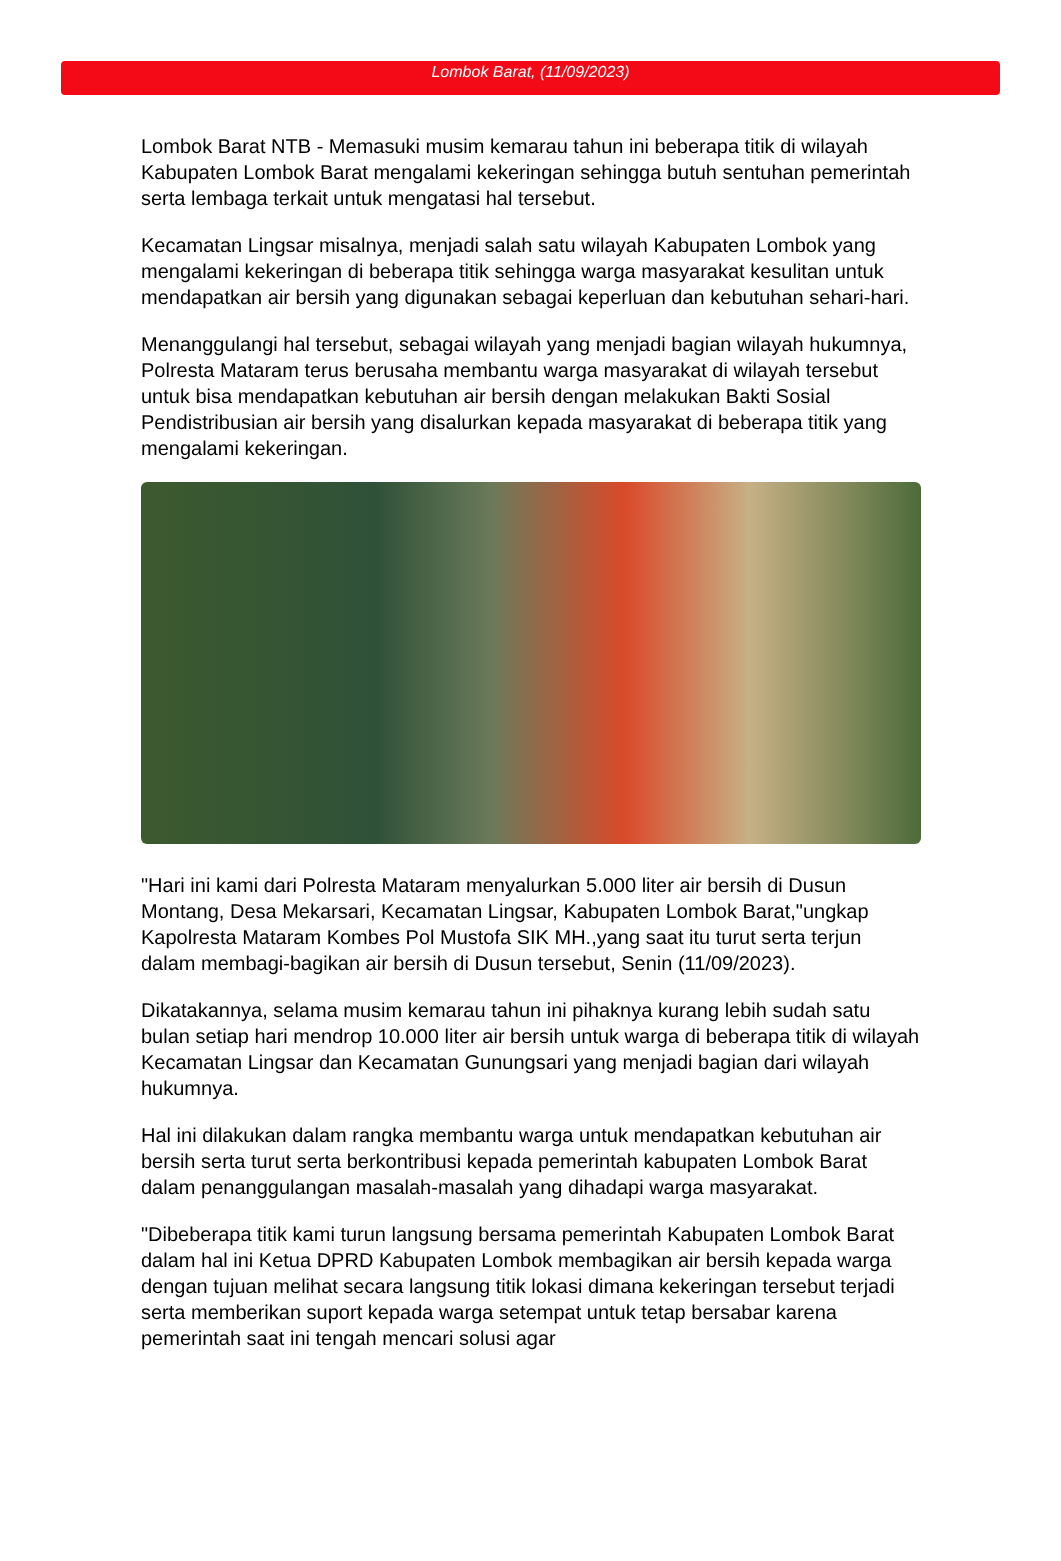Lombok Barat, (11/09/2023)
Lombok Barat NTB - Memasuki musim kemarau tahun ini beberapa titik di wilayah Kabupaten Lombok Barat mengalami kekeringan sehingga butuh sentuhan pemerintah serta lembaga terkait untuk mengatasi hal tersebut.
Kecamatan Lingsar misalnya, menjadi salah satu wilayah Kabupaten Lombok yang mengalami kekeringan di beberapa titik sehingga warga masyarakat kesulitan untuk mendapatkan air bersih yang digunakan sebagai keperluan dan kebutuhan sehari-hari.
Menanggulangi hal tersebut, sebagai wilayah yang menjadi bagian wilayah hukumnya, Polresta Mataram terus berusaha membantu warga masyarakat di wilayah tersebut untuk bisa mendapatkan kebutuhan air bersih dengan melakukan Bakti Sosial Pendistribusian air bersih yang disalurkan kepada masyarakat di beberapa titik yang mengalami kekeringan.
"Hari ini kami dari Polresta Mataram menyalurkan 5.000 liter air bersih di Dusun Montang, Desa Mekarsari, Kecamatan Lingsar, Kabupaten Lombok Barat,"ungkap Kapolresta Mataram Kombes Pol Mustofa SIK MH.,yang saat itu turut serta terjun dalam membagi-bagikan air bersih di Dusun tersebut, Senin (11/09/2023).
Dikatakannya, selama musim kemarau tahun ini pihaknya kurang lebih sudah satu bulan setiap hari mendrop 10.000 liter air bersih untuk warga di beberapa titik di wilayah Kecamatan Lingsar dan Kecamatan Gunungsari yang menjadi bagian dari wilayah hukumnya.
Hal ini dilakukan dalam rangka membantu warga untuk mendapatkan kebutuhan air bersih serta turut serta berkontribusi kepada pemerintah kabupaten Lombok Barat dalam penanggulangan masalah-masalah yang dihadapi warga masyarakat.
"Dibeberapa titik kami turun langsung bersama pemerintah Kabupaten Lombok Barat dalam hal ini Ketua DPRD Kabupaten Lombok membagikan air bersih kepada warga dengan tujuan melihat secara langsung titik lokasi dimana kekeringan tersebut terjadi serta memberikan suport kepada warga setempat untuk tetap bersabar karena pemerintah saat ini tengah mencari solusi agar